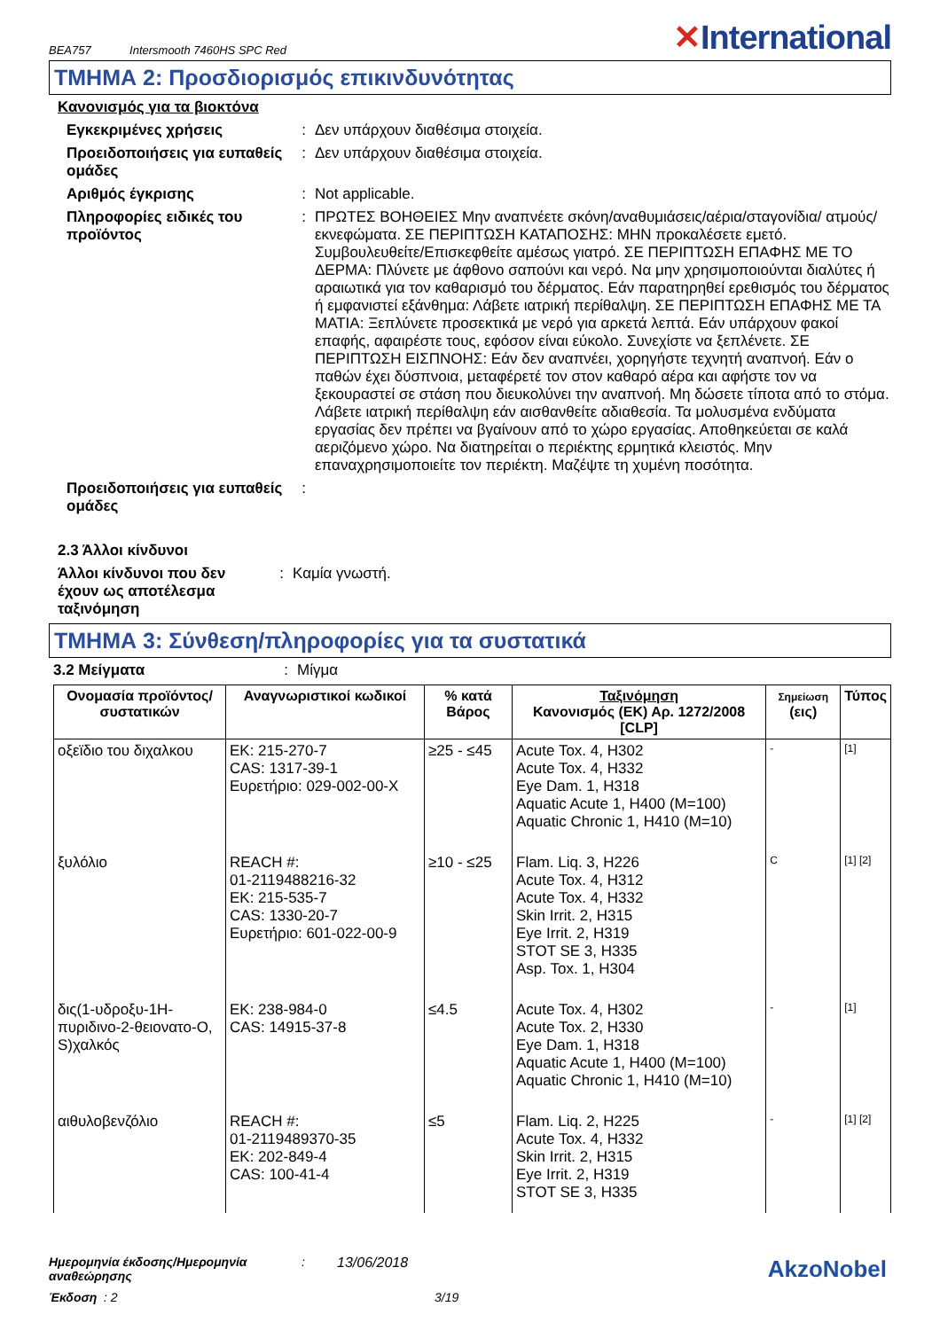BEA757 Intersmooth 7460HS SPC Red
✕International
ΤΜΗΜΑ 2: Προσδιορισμός επικινδυνότητας
Κανονισμός για τα βιοκτόνα
Εγκεκριμένες χρήσεις : Δεν υπάρχουν διαθέσιμα στοιχεία.
Προειδοποιήσεις για ευπαθείς ομάδες
: Δεν υπάρχουν διαθέσιμα στοιχεία.
Αριθμός έγκρισης : Not applicable.
Πληροφορίες ειδικές του προϊόντος
: ΠΡΩΤΕΣ ΒΟΗΘΕΙΕΣ Μην αναπνέετε σκόνη/αναθυμιάσεις/αέρια/σταγονίδια/ ατμούς/εκνεφώματα. ΣΕ ΠΕΡΙΠΤΩΣΗ ΚΑΤΑΠΟΣΗΣ: ΜΗΝ προκαλέσετε εμετό. Συμβουλευθείτε/Επισκεφθείτε αμέσως γιατρό. ΣΕ ΠΕΡΙΠΤΩΣΗ ΕΠΑΦΗΣ ΜΕ ΤΟ ΔΕΡΜΑ: Πλύνετε με άφθονο σαπούνι και νερό. Να μην χρησιμοποιούνται διαλύτες ή αραιωτικά για τον καθαρισμό του δέρματος. Εάν παρατηρηθεί ερεθισμός του δέρματος ή εμφανιστεί εξάνθημα: Λάβετε ιατρική περίθαλψη. ΣΕ ΠΕΡΙΠΤΩΣΗ ΕΠΑΦΗΣ ΜΕ ΤΑ ΜΑΤΙΑ: Ξεπλύνετε προσεκτικά με νερό για αρκετά λεπτά. Εάν υπάρχουν φακοί επαφής, αφαιρέστε τους, εφόσον είναι εύκολο. Συνεχίστε να ξεπλένετε. ΣΕ ΠΕΡΙΠΤΩΣΗ ΕΙΣΠΝΟΗΣ: Εάν δεν αναπνέει, χορηγήστε τεχνητή αναπνοή. Εάν ο παθών έχει δύσπνοια, μεταφέρετέ τον στον καθαρό αέρα και αφήστε τον να ξεκουραστεί σε στάση που διευκολύνει την αναπνοή. Μη δώσετε τίποτα από το στόμα. Λάβετε ιατρική περίθαλψη εάν αισθανθείτε αδιαθεσία. Τα μολυσμένα ενδύματα εργασίας δεν πρέπει να βγαίνουν από το χώρο εργασίας. Αποθηκεύεται σε καλά αεριζόμενο χώρο. Να διατηρείται ο περιέκτης ερμητικά κλειστός. Μην επαναχρησιμοποιείτε τον περιέκτη. Μαζέψτε τη χυμένη ποσότητα.
Προειδοποιήσεις για ευπαθείς ομάδες
:
2.3 Άλλοι κίνδυνοι
Άλλοι κίνδυνοι που δεν έχουν ως αποτέλεσμα ταξινόμηση
: Καμία γνωστή.
ΤΜΗΜΑ 3: Σύνθεση/πληροφορίες για τα συστατικά
3.2 Μείγματα : Μίγμα
| Ονομασία προϊόντος/ συστατικών | Αναγνωριστικοί κωδικοί | % κατά Βάρος | Ταξινόμηση Κανονισμός (ΕΚ) Αρ. 1272/2008 [CLP] | Σημείωση (εις) | Τύπος |
| --- | --- | --- | --- | --- | --- |
| οξεϊδιο του διχαλκου | ΕΚ: 215-270-7 CAS: 1317-39-1 Ευρετήριο: 029-002-00-X | ≥25 - ≤45 | Acute Tox. 4, H302 Acute Tox. 4, H332 Eye Dam. 1, H318 Aquatic Acute 1, H400 (M=100) Aquatic Chronic 1, H410 (M=10) | - | [1] |
| ξυλόλιο | REACH #: 01-2119488216-32 ΕΚ: 215-535-7 CAS: 1330-20-7 Ευρετήριο: 601-022-00-9 | ≥10 - ≤25 | Flam. Liq. 3, H226 Acute Tox. 4, H312 Acute Tox. 4, H332 Skin Irrit. 2, H315 Eye Irrit. 2, H319 STOT SE 3, H335 Asp. Tox. 1, H304 | C | [1] [2] |
| δις(1-υδροξυ-1H-πυριδινο-2-θειονατο-O, S)χαλκός | ΕΚ: 238-984-0 CAS: 14915-37-8 | ≤4.5 | Acute Tox. 4, H302 Acute Tox. 2, H330 Eye Dam. 1, H318 Aquatic Acute 1, H400 (M=100) Aquatic Chronic 1, H410 (M=10) | - | [1] |
| αιθυλοβενζόλιο | REACH #: 01-2119489370-35 ΕΚ: 202-849-4 CAS: 100-41-4 | ≤5 | Flam. Liq. 2, H225 Acute Tox. 4, H332 Skin Irrit. 2, H315 Eye Irrit. 2, H319 STOT SE 3, H335 | - | [1] [2] |
Ημερομηνία έκδοσης/Ημερομηνία αναθεώρησης
: 13/06/2018
AkzoNobel
Έκδοση : 2 3/19